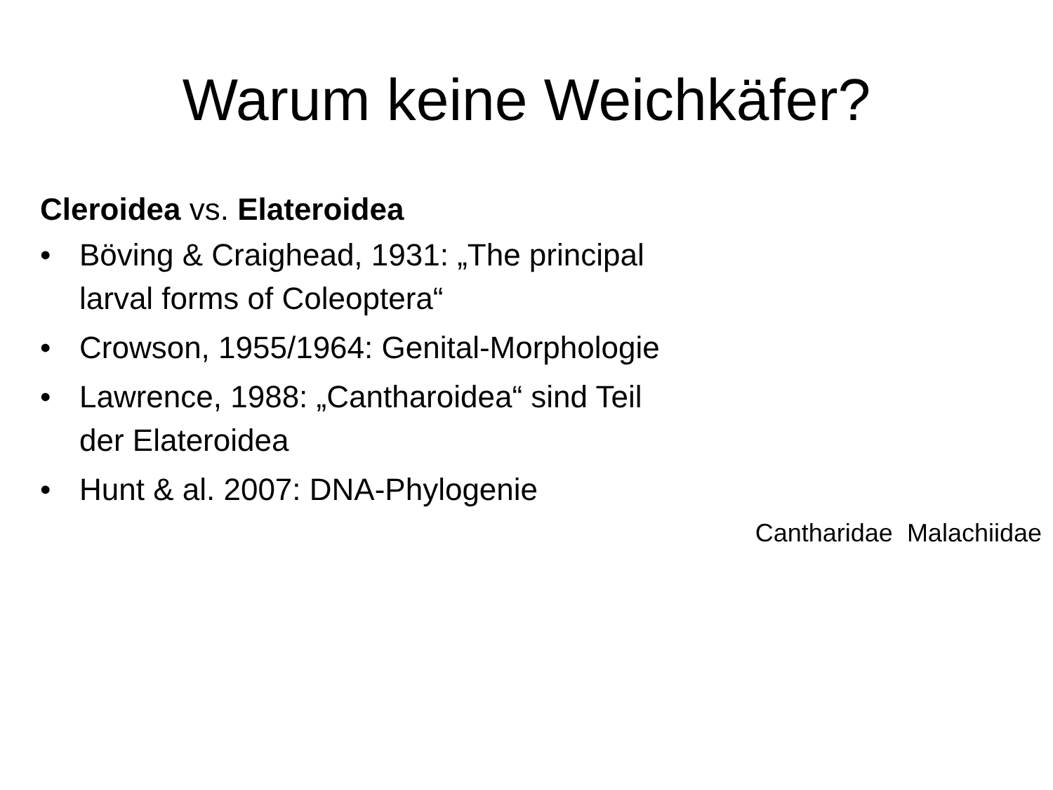Warum keine Weichkäfer?
Cleroidea vs. Elateroidea
• Böving & Craighead, 1931: „The principal larval forms of Coleoptera“
• Crowson, 1955/1964: Genital-Morphologie
• Lawrence, 1988: „Cantharoidea“ sind Teil der Elateroidea
• Hunt & al. 2007: DNA-Phylogenie
Cantharidae Malachiidae